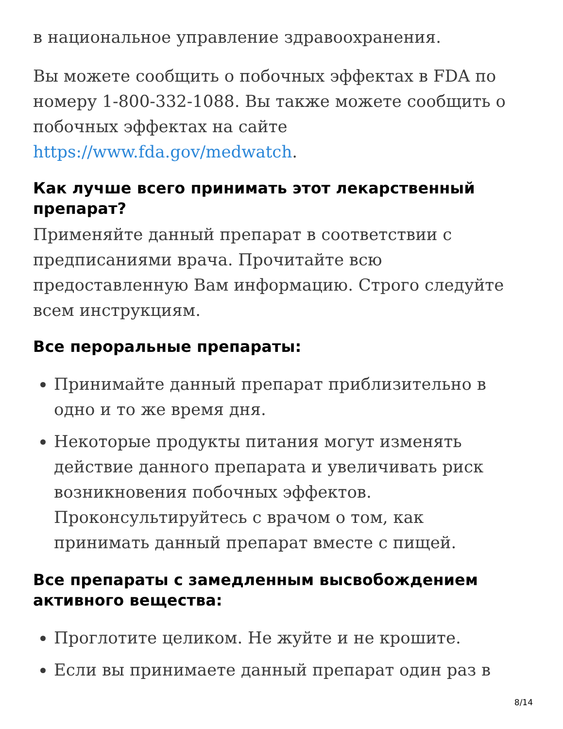в национальное управление здравоохранения.
Вы можете сообщить о побочных эффектах в FDA по номеру 1-800-332-1088. Вы также можете сообщить о побочных эффектах на сайте https://www.fda.gov/medwatch.
Как лучше всего принимать этот лекарственный препарат?
Применяйте данный препарат в соответствии с предписаниями врача. Прочитайте всю предоставленную Вам информацию. Строго следуйте всем инструкциям.
Все пероральные препараты:
Принимайте данный препарат приблизительно в одно и то же время дня.
Некоторые продукты питания могут изменять действие данного препарата и увеличивать риск возникновения побочных эффектов. Проконсультируйтесь с врачом о том, как принимать данный препарат вместе с пищей.
Все препараты с замедленным высвобождением активного вещества:
Проглотите целиком. Не жуйте и не крошите.
Если вы принимаете данный препарат один раз в
8/14